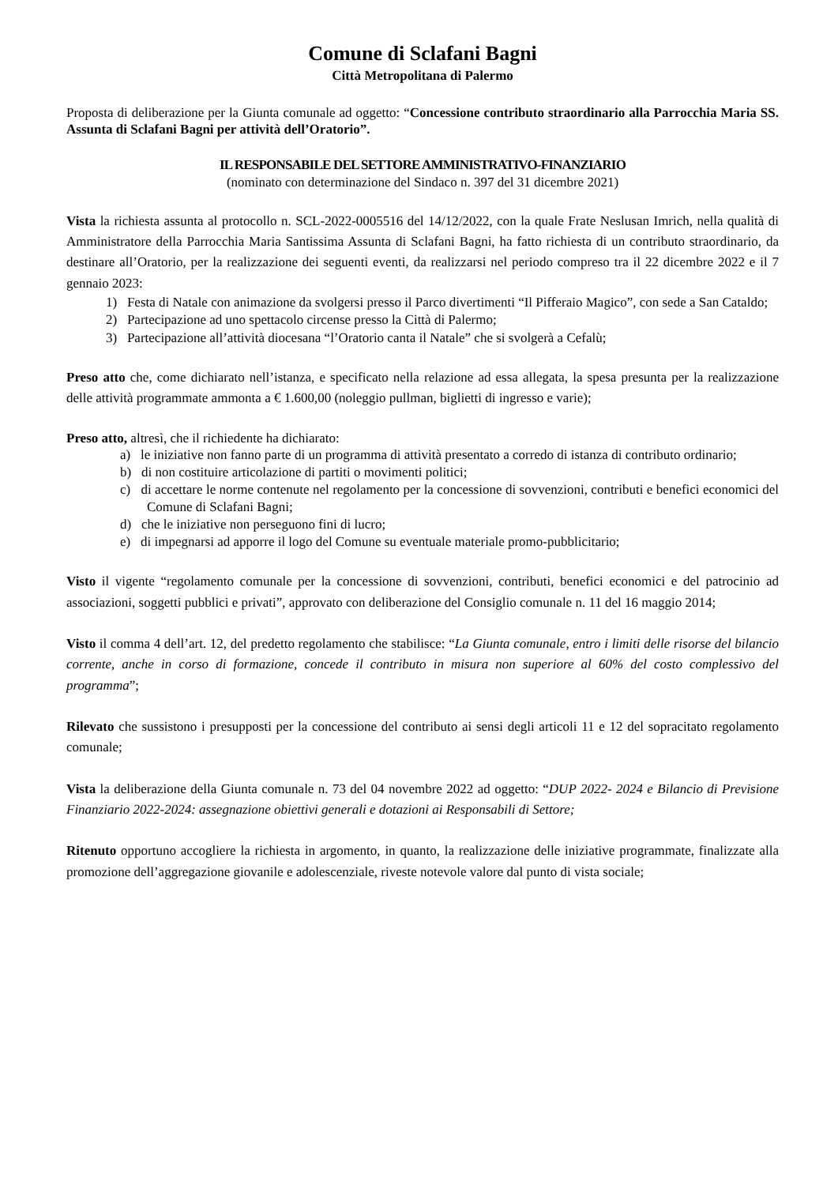Comune di Sclafani Bagni
Città Metropolitana di Palermo
Proposta di deliberazione per la Giunta comunale ad oggetto: “Concessione contributo straordinario alla Parrocchia Maria SS. Assunta di Sclafani Bagni per attività dell’Oratorio”.
IL RESPONSABILE DEL SETTORE AMMINISTRATIVO-FINANZIARIO
(nominato con determinazione del Sindaco n. 397 del 31 dicembre 2021)
Vista la richiesta assunta al protocollo n. SCL-2022-0005516 del 14/12/2022, con la quale Frate Neslusan Imrich, nella qualità di Amministratore della Parrocchia Maria Santissima Assunta di Sclafani Bagni, ha fatto richiesta di un contributo straordinario, da destinare all’Oratorio, per la realizzazione dei seguenti eventi, da realizzarsi nel periodo compreso tra il 22 dicembre 2022 e il 7 gennaio 2023:
1) Festa di Natale con animazione da svolgersi presso il Parco divertimenti “Il Pifferaio Magico”, con sede a San Cataldo;
2) Partecipazione ad uno spettacolo circense presso la Città di Palermo;
3) Partecipazione all’attività diocesana “l’Oratorio canta il Natale” che si svolgerà a Cefalù;
Preso atto che, come dichiarato nell’istanza, e specificato nella relazione ad essa allegata, la spesa presunta per la realizzazione delle attività programmate ammonta a € 1.600,00 (noleggio pullman, biglietti di ingresso e varie);
Preso atto, altresì, che il richiedente ha dichiarato:
a) le iniziative non fanno parte di un programma di attività presentato a corredo di istanza di contributo ordinario;
b) di non costituire articolazione di partiti o movimenti politici;
c) di accettare le norme contenute nel regolamento per la concessione di sovvenzioni, contributi e benefici economici del Comune di Sclafani Bagni;
d) che le iniziative non perseguono fini di lucro;
e) di impegnarsi ad apporre il logo del Comune su eventuale materiale promo-pubblicitario;
Visto il vigente “regolamento comunale per la concessione di sovvenzioni, contributi, benefici economici e del patrocinio ad associazioni, soggetti pubblici e privati”, approvato con deliberazione del Consiglio comunale n. 11 del 16 maggio 2014;
Visto il comma 4 dell’art. 12, del predetto regolamento che stabilisce: “La Giunta comunale, entro i limiti delle risorse del bilancio corrente, anche in corso di formazione, concede il contributo in misura non superiore al 60% del costo complessivo del programma”;
Rilevato che sussistono i presupposti per la concessione del contributo ai sensi degli articoli 11 e 12 del sopracitato regolamento comunale;
Vista la deliberazione della Giunta comunale n. 73 del 04 novembre 2022 ad oggetto: “DUP 2022- 2024 e Bilancio di Previsione Finanziario 2022-2024: assegnazione obiettivi generali e dotazioni ai Responsabili di Settore;
Ritenuto opportuno accogliere la richiesta in argomento, in quanto, la realizzazione delle iniziative programmate, finalizzate alla promozione dell’aggregazione giovanile e adolescenziale, riveste notevole valore dal punto di vista sociale;